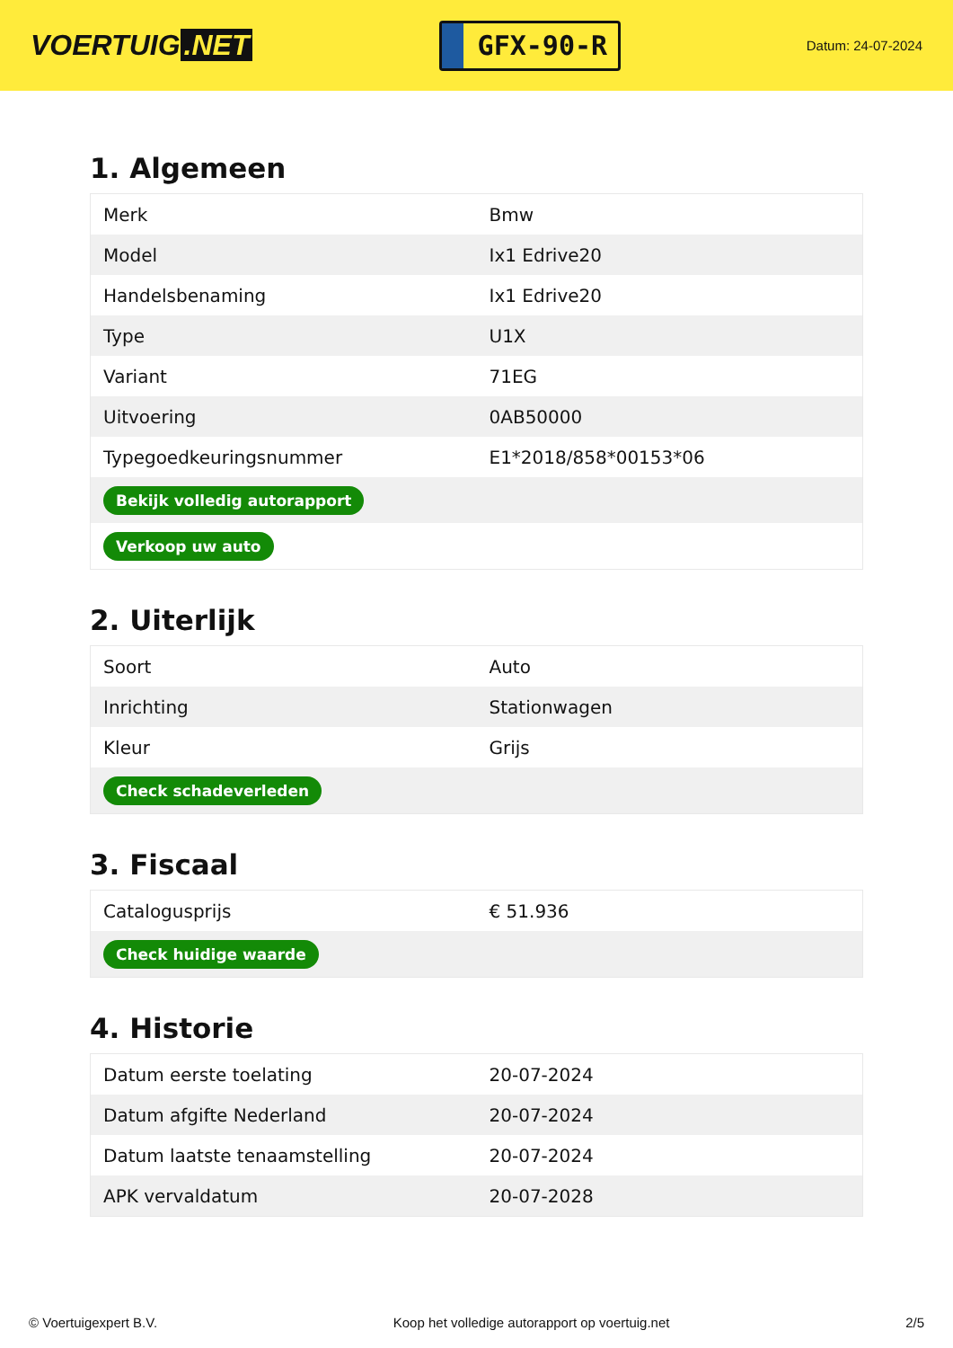VOERTUIG.NET
GFX-90-R
Datum: 24-07-2024
1. Algemeen
| Merk | Bmw |
| Model | Ix1 Edrive20 |
| Handelsbenaming | Ix1 Edrive20 |
| Type | U1X |
| Variant | 71EG |
| Uitvoering | 0AB50000 |
| Typegoedkeuringsnummer | E1*2018/858*00153*06 |
| Bekijk volledig autorapport | |
| Verkoop uw auto | |
2. Uiterlijk
| Soort | Auto |
| Inrichting | Stationwagen |
| Kleur | Grijs |
| Check schadeverleden | |
3. Fiscaal
| Catalogusprijs | € 51.936 |
| Check huidige waarde | |
4. Historie
| Datum eerste toelating | 20-07-2024 |
| Datum afgifte Nederland | 20-07-2024 |
| Datum laatste tenaamstelling | 20-07-2024 |
| APK vervaldatum | 20-07-2028 |
© Voertuigexpert B.V. Koop het volledige autorapport op voertuig.net 2/5